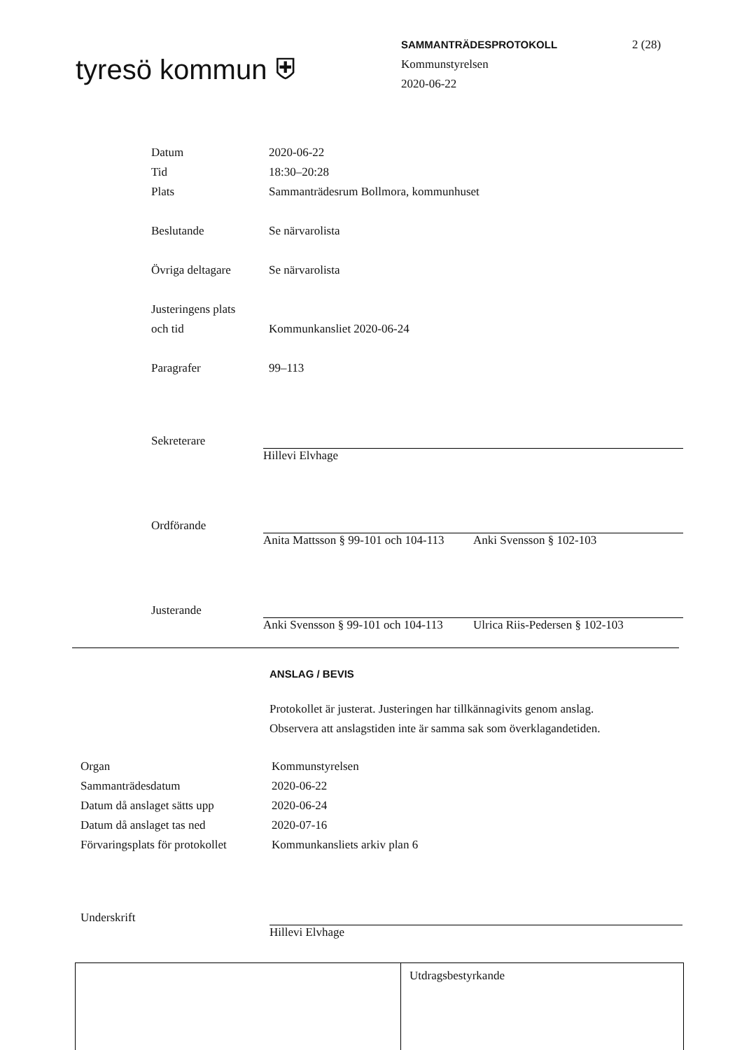tyresö kommun ⛨
SAMMANTRÄDESPROTOKOLL
Kommunstyrelsen
2020-06-22
2 (28)
Datum 2020-06-22
Tid 18:30–20:28
Plats Sammanträdesrum Bollmora, kommunhuset
Beslutande Se närvarolista
Övriga deltagare Se närvarolista
Justeringens plats
och tid
Kommunkansliet 2020-06-24
Paragrafer 99–113
Sekreterare
Hillevi Elvhage
Ordförande
Anita Mattsson § 99-101 och 104-113
Anki Svensson § 102-103
Justerande
Anki Svensson § 99-101 och 104-113
Ulrica Riis-Pedersen § 102-103
ANSLAG / BEVIS
Protokollet är justerat. Justeringen har tillkännagivits genom anslag.
Observera att anslagstiden inte är samma sak som överklagandetiden.
Organ Kommunstyrelsen
Sammanträdesdatum 2020-06-22
Datum då anslaget sätts upp
2020-06-24
Datum då anslaget tas ned 2020-07-16
Förvaringsplats för protokollet
Kommunkansliets arkiv plan 6
Underskrift
Hillevi Elvhage
Utdragsbestyrkande